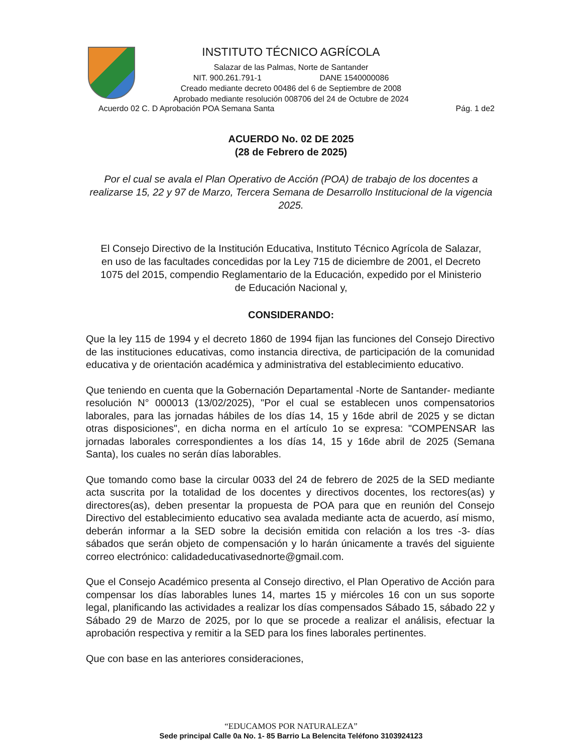INSTITUTO TÉCNICO AGRÍCOLA
Salazar de las Palmas, Norte de Santander
NIT. 900.261.791-1 DANE 1540000086
Creado mediante decreto 00486 del 6 de Septiembre de 2008
Aprobado mediante resolución 008706 del 24 de Octubre de 2024
Acuerdo 02 C. D Aprobación POA Semana Santa Pág. 1 de2
ACUERDO No. 02 DE 2025
(28 de Febrero de 2025)
Por el cual se avala el Plan Operativo de Acción (POA) de trabajo de los docentes a realizarse 15, 22 y 97 de Marzo, Tercera Semana de Desarrollo Institucional de la vigencia 2025.
El Consejo Directivo de la Institución Educativa, Instituto Técnico Agrícola de Salazar, en uso de las facultades concedidas por la Ley 715 de diciembre de 2001, el Decreto 1075 del 2015, compendio Reglamentario de la Educación, expedido por el Ministerio de Educación Nacional y,
CONSIDERANDO:
Que la ley 115 de 1994 y el decreto 1860 de 1994 fijan las funciones del Consejo Directivo de las instituciones educativas, como instancia directiva, de participación de la comunidad educativa y de orientación académica y administrativa del establecimiento educativo.
Que teniendo en cuenta que la Gobernación Departamental -Norte de Santander- mediante resolución N° 000013 (13/02/2025), "Por el cual se establecen unos compensatorios laborales, para las jornadas hábiles de los días 14, 15 y 16de abril de 2025 y se dictan otras disposiciones", en dicha norma en el artículo 1o se expresa: "COMPENSAR las jornadas laborales correspondientes a los días 14, 15 y 16de abril de 2025 (Semana Santa), los cuales no serán días laborables.
Que tomando como base la circular 0033 del 24 de febrero de 2025 de la SED mediante acta suscrita por la totalidad de los docentes y directivos docentes, los rectores(as) y directores(as), deben presentar la propuesta de POA para que en reunión del Consejo Directivo del establecimiento educativo sea avalada mediante acta de acuerdo, así mismo, deberán informar a la SED sobre la decisión emitida con relación a los tres -3- días sábados que serán objeto de compensación y lo harán únicamente a través del siguiente correo electrónico: calidadeducativasednorte@gmail.com.
Que el Consejo Académico presenta al Consejo directivo, el Plan Operativo de Acción para compensar los días laborables lunes 14, martes 15 y miércoles 16 con un sus soporte legal, planificando las actividades a realizar los días compensados Sábado 15, sábado 22 y Sábado 29 de Marzo de 2025, por lo que se procede a realizar el análisis, efectuar la aprobación respectiva y remitir a la SED para los fines laborales pertinentes.
Que con base en las anteriores consideraciones,
“EDUCAMOS POR NATURALEZA”
Sede principal Calle 0a No. 1- 85 Barrio La Belencita Teléfono 3103924123